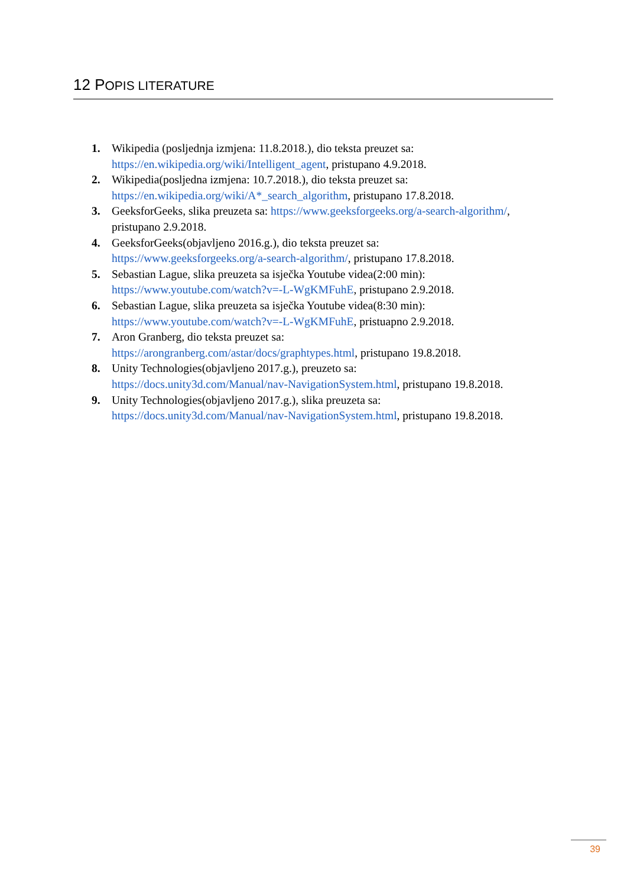12 POPIS LITERATURE
1. Wikipedia (posljednja izmjena: 11.8.2018.), dio teksta preuzet sa:
https://en.wikipedia.org/wiki/Intelligent_agent, pristupano 4.9.2018.
2. Wikipedia(posljedna izmjena: 10.7.2018.), dio teksta preuzet sa:
https://en.wikipedia.org/wiki/A*_search_algorithm, pristupano 17.8.2018.
3. GeeksforGeeks, slika preuzeta sa: https://www.geeksforgeeks.org/a-search-algorithm/, pristupano 2.9.2018.
4. GeeksforGeeks(objavljeno 2016.g.), dio teksta preuzet sa:
https://www.geeksforgeeks.org/a-search-algorithm/, pristupano 17.8.2018.
5. Sebastian Lague, slika preuzeta sa isječka Youtube videa(2:00 min):
https://www.youtube.com/watch?v=-L-WgKMFuhE, pristupano 2.9.2018.
6. Sebastian Lague, slika preuzeta sa isječka Youtube videa(8:30 min):
https://www.youtube.com/watch?v=-L-WgKMFuhE, pristuapno 2.9.2018.
7. Aron Granberg, dio teksta preuzet sa:
https://arongranberg.com/astar/docs/graphtypes.html, pristupano 19.8.2018.
8. Unity Technologies(objavljeno 2017.g.), preuzeto sa:
https://docs.unity3d.com/Manual/nav-NavigationSystem.html, pristupano 19.8.2018.
9. Unity Technologies(objavljeno 2017.g.), slika preuzeta sa:
https://docs.unity3d.com/Manual/nav-NavigationSystem.html, pristupano 19.8.2018.
39